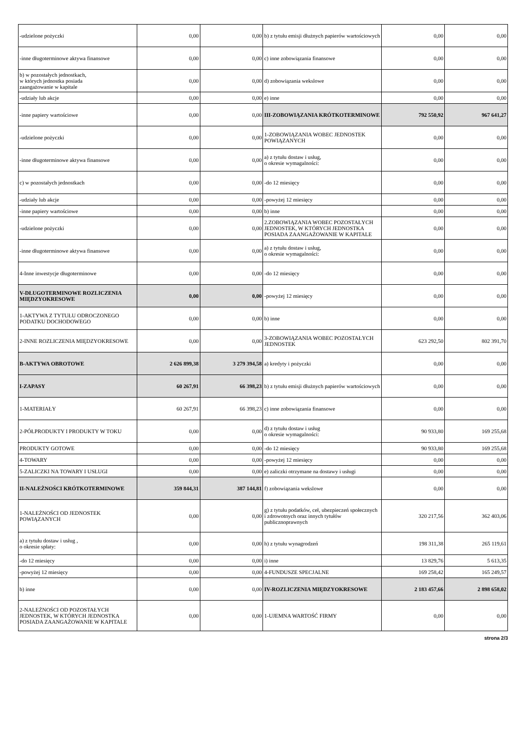| -udzielone pożyczki | 0,00 | 0,00 | b) z tytułu emisji dłużnych papierów wartościowych | 0,00 | 0,00 |
| -inne długoterminowe aktywa finansowe | 0,00 | 0,00 | c) inne zobowiązania finansowe | 0,00 | 0,00 |
| b) w pozostałych jednostkach, w których jednostka posiada zaangażowanie w kapitale | 0,00 | 0,00 | d) zobowiązania wekslowe | 0,00 | 0,00 |
| -udziały lub akcje | 0,00 | 0,00 | e) inne | 0,00 | 0,00 |
| -inne papiery wartościowe | 0,00 | 0,00 | III-ZOBOWIĄZANIA KRÓTKOTERMINOWE | 792 550,92 | 967 641,27 |
| -udzielone pożyczki | 0,00 | 0,00 | 1-ZOBOWIĄZANIA WOBEC JEDNOSTEK POWIĄZANYCH | 0,00 | 0,00 |
| -inne długoterminowe aktywa finansowe | 0,00 | 0,00 | a) z tytułu dostaw i usług, o okresie wymagalności: | 0,00 | 0,00 |
| c) w pozostałych jednostkach | 0,00 | 0,00 | -do 12 miesięcy | 0,00 | 0,00 |
| -udziały lub akcje | 0,00 | 0,00 | -powyżej 12 miesięcy | 0,00 | 0,00 |
| -inne papiery wartościowe | 0,00 | 0,00 | b) inne | 0,00 | 0,00 |
| -udzielone pożyczki | 0,00 | 0,00 | 2.ZOBOWIĄZANIA WOBEC POZOSTAŁYCH JEDNOSTEK, W KTÓRYCH JEDNOSTKA POSIADA ZAANGAŻOWANIE W KAPITALE | 0,00 | 0,00 |
| -inne długoterminowe aktywa finansowe | 0,00 | 0,00 | a) z tytułu dostaw i usług, o okresie wymagalności: | 0,00 | 0,00 |
| 4-Inne inwestycje długoterminowe | 0,00 | 0,00 | -do 12 miesięcy | 0,00 | 0,00 |
| V-DŁUGOTERMINOWE ROZLICZENIA MIĘDZYOKRESOWE | 0,00 | 0,00 | -powyżej 12 miesięcy | 0,00 | 0,00 |
| 1-AKTYWA Z TYTUŁU ODROCZONEGO PODATKU DOCHODOWEGO | 0,00 | 0,00 | b) inne | 0,00 | 0,00 |
| 2-INNE ROZLICZENIA MIĘDZYOKRESOWE | 0,00 | 0,00 | 3-ZOBOWIĄZANIA WOBEC POZOSTAŁYCH JEDNOSTEK | 623 292,50 | 802 391,70 |
| B-AKTYWA OBROTOWE | 2 626 899,38 | 3 279 394,58 | a) kredyty i pożyczki | 0,00 | 0,00 |
| I-ZAPASY | 60 267,91 | 66 398,23 | b) z tytułu emisji dłużnych papierów wartościowych | 0,00 | 0,00 |
| 1-MATERIAŁY | 60 267,91 | 66 398,23 | c) inne zobowiązania finansowe | 0,00 | 0,00 |
| 2-PÓŁPRODUKTY I PRODUKTY W TOKU | 0,00 | 0,00 | d) z tytułu dostaw i usług o okresie wymagalności: | 90 933,80 | 169 255,68 |
| PRODUKTY GOTOWE | 0,00 | 0,00 | -do 12 miesięcy | 90 933,80 | 169 255,68 |
| 4-TOWARY | 0,00 | 0,00 | -powyżej 12 miesięcy | 0,00 | 0,00 |
| 5-ZALICZKI NA TOWARY I USŁUGI | 0,00 | 0,00 | e) zaliczki otrzymane na dostawy i usługi | 0,00 | 0,00 |
| II-NALEŻNOŚCI KRÓTKOTERMINOWE | 359 844,31 | 387 144,81 | f) zobowiązania wekslowe | 0,00 | 0,00 |
| 1-NALEŻNOŚCI OD JEDNOSTEK POWIĄZANYCH | 0,00 | 0,00 | g) z tytułu podatków, ceł, ubezpieczeń społecznych i zdrowotnych oraz innych tytułów publicznoprawnych | 320 217,56 | 362 403,06 |
| a) z tytułu dostaw i usług , o okresie spłaty: | 0,00 | 0,00 | h) z tytułu wynagrodzeń | 198 311,38 | 265 119,61 |
| -do 12 miesięcy | 0,00 | 0,00 | i) inne | 13 829,76 | 5 613,35 |
| -powyżej 12 miesięcy | 0,00 | 0,00 | 4-FUNDUSZE SPECJALNE | 169 258,42 | 165 249,57 |
| b) inne | 0,00 | 0,00 | IV-ROZLICZENIA MIĘDZYOKRESOWE | 2 183 457,66 | 2 898 658,02 |
| 2-NALEŻNOŚCI OD POZOSTAŁYCH JEDNOSTEK, W KTÓRYCH JEDNOSTKA POSIADA ZAANGAŻOWANIE W KAPITALE | 0,00 | 0,00 | 1-UJEMNA WARTOŚĆ FIRMY | 0,00 | 0,00 |
strona 2/3